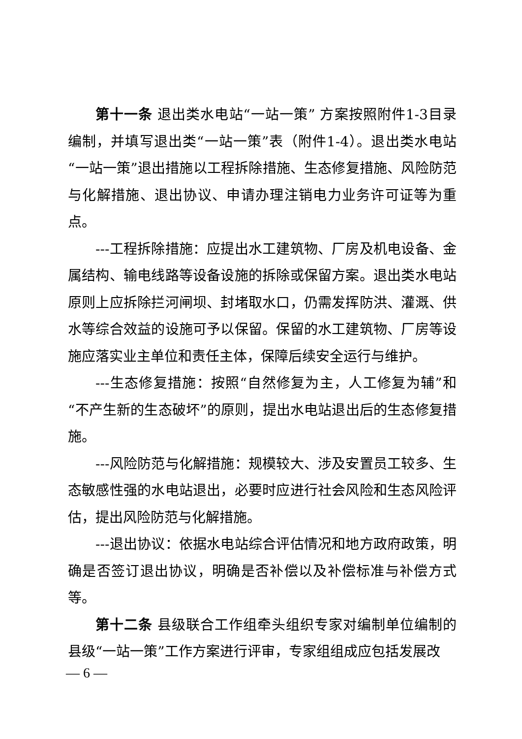第十一条 退出类水电站“一站一策” 方案按照附件1-3目录编制，并填写退出类“一站一策”表（附件1-4）。退出类水电站“一站一策”退出措施以工程拆除措施、生态修复措施、风险防范与化解措施、退出协议、申请办理注销电力业务许可证等为重点。
---工程拆除措施：应提出水工建筑物、厂房及机电设备、金属结构、输电线路等设备设施的拆除或保留方案。退出类水电站原则上应拆除拦河闸坝、封堵取水口，仍需发挥防洪、灌溉、供水等综合效益的设施可予以保留。保留的水工建筑物、厂房等设施应落实业主单位和责任主体，保障后续安全运行与维护。
---生态修复措施：按照“自然修复为主，人工修复为辅”和“不产生新的生态破坏”的原则，提出水电站退出后的生态修复措施。
---风险防范与化解措施：规模较大、涉及安置员工较多、生态敏感性强的水电站退出，必要时应进行社会风险和生态风险评估，提出风险防范与化解措施。
---退出协议：依据水电站综合评估情况和地方政府政策，明确是否签订退出协议，明确是否补偿以及补偿标准与补偿方式等。
第十二条 县级联合工作组牵头组织专家对编制单位编制的县级“一站一策”工作方案进行评审，专家组组成应包括发展改
— 6 —